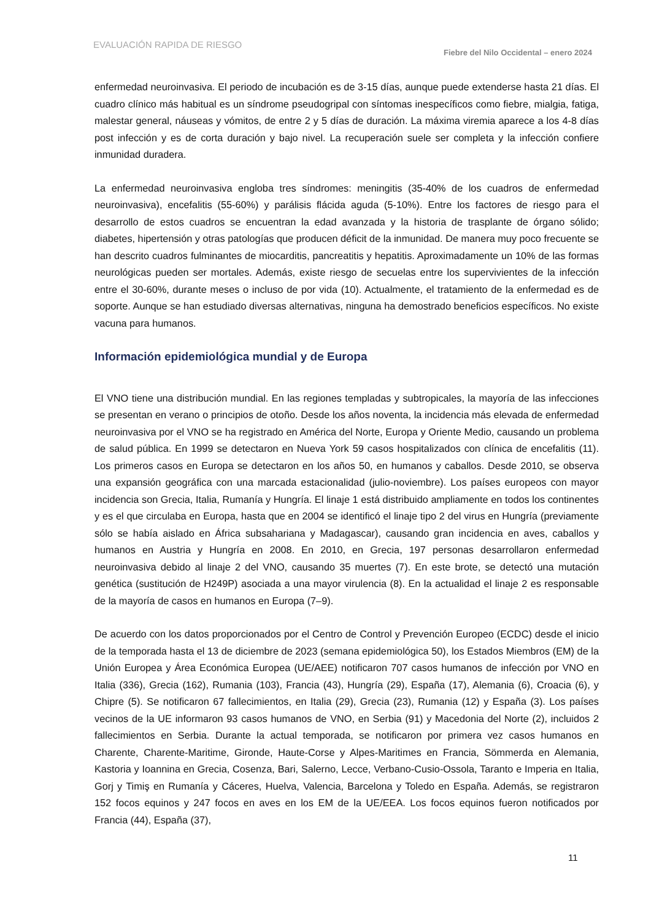EVALUACIÓN RAPIDA DE RIESGO
Fiebre del Nilo Occidental – enero 2024
enfermedad neuroinvasiva. El periodo de incubación es de 3-15 días, aunque puede extenderse hasta 21 días. El cuadro clínico más habitual es un síndrome pseudogripal con síntomas inespecíficos como fiebre, mialgia, fatiga, malestar general, náuseas y vómitos, de entre 2 y 5 días de duración. La máxima viremia aparece a los 4-8 días post infección y es de corta duración y bajo nivel. La recuperación suele ser completa y la infección confiere inmunidad duradera.
La enfermedad neuroinvasiva engloba tres síndromes: meningitis (35-40% de los cuadros de enfermedad neuroinvasiva), encefalitis (55-60%) y parálisis flácida aguda (5-10%). Entre los factores de riesgo para el desarrollo de estos cuadros se encuentran la edad avanzada y la historia de trasplante de órgano sólido; diabetes, hipertensión y otras patologías que producen déficit de la inmunidad. De manera muy poco frecuente se han descrito cuadros fulminantes de miocarditis, pancreatitis y hepatitis. Aproximadamente un 10% de las formas neurológicas pueden ser mortales. Además, existe riesgo de secuelas entre los supervivientes de la infección entre el 30-60%, durante meses o incluso de por vida (10). Actualmente, el tratamiento de la enfermedad es de soporte. Aunque se han estudiado diversas alternativas, ninguna ha demostrado beneficios específicos. No existe vacuna para humanos.
Información epidemiológica mundial y de Europa
El VNO tiene una distribución mundial. En las regiones templadas y subtropicales, la mayoría de las infecciones se presentan en verano o principios de otoño. Desde los años noventa, la incidencia más elevada de enfermedad neuroinvasiva por el VNO se ha registrado en América del Norte, Europa y Oriente Medio, causando un problema de salud pública. En 1999 se detectaron en Nueva York 59 casos hospitalizados con clínica de encefalitis (11). Los primeros casos en Europa se detectaron en los años 50, en humanos y caballos. Desde 2010, se observa una expansión geográfica con una marcada estacionalidad (julio-noviembre). Los países europeos con mayor incidencia son Grecia, Italia, Rumanía y Hungría. El linaje 1 está distribuido ampliamente en todos los continentes y es el que circulaba en Europa, hasta que en 2004 se identificó el linaje tipo 2 del virus en Hungría (previamente sólo se había aislado en África subsahariana y Madagascar), causando gran incidencia en aves, caballos y humanos en Austria y Hungría en 2008. En 2010, en Grecia, 197 personas desarrollaron enfermedad neuroinvasiva debido al linaje 2 del VNO, causando 35 muertes (7). En este brote, se detectó una mutación genética (sustitución de H249P) asociada a una mayor virulencia (8). En la actualidad el linaje 2 es responsable de la mayoría de casos en humanos en Europa (7–9).
De acuerdo con los datos proporcionados por el Centro de Control y Prevención Europeo (ECDC) desde el inicio de la temporada hasta el 13 de diciembre de 2023 (semana epidemiológica 50), los Estados Miembros (EM) de la Unión Europea y Área Económica Europea (UE/AEE) notificaron 707 casos humanos de infección por VNO en Italia (336), Grecia (162), Rumania (103), Francia (43), Hungría (29), España (17), Alemania (6), Croacia (6), y Chipre (5). Se notificaron 67 fallecimientos, en Italia (29), Grecia (23), Rumania (12) y España (3). Los países vecinos de la UE informaron 93 casos humanos de VNO, en Serbia (91) y Macedonia del Norte (2), incluidos 2 fallecimientos en Serbia. Durante la actual temporada, se notificaron por primera vez casos humanos en Charente, Charente-Maritime, Gironde, Haute-Corse y Alpes-Maritimes en Francia, Sömmerda en Alemania, Kastoria y Ioannina en Grecia, Cosenza, Bari, Salerno, Lecce, Verbano-Cusio-Ossola, Taranto e Imperia en Italia, Gorj y Timiş en Rumanía y Cáceres, Huelva, Valencia, Barcelona y Toledo en España. Además, se registraron 152 focos equinos y 247 focos en aves en los EM de la UE/EEA. Los focos equinos fueron notificados por Francia (44), España (37),
11